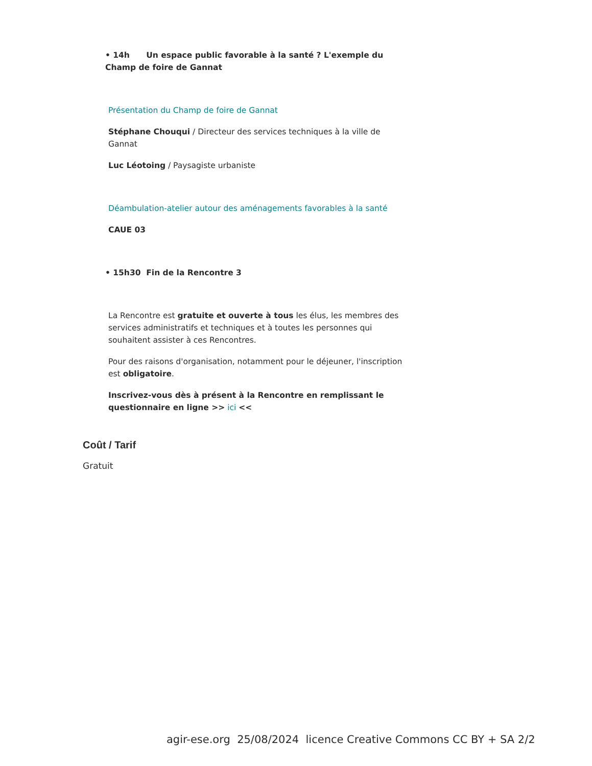• 14h Un espace public favorable à la santé ? L'exemple du Champ de foire de Gannat
Présentation du Champ de foire de Gannat
Stéphane Chouqui / Directeur des services techniques à la ville de Gannat
Luc Léotoing / Paysagiste urbaniste
Déambulation-atelier autour des aménagements favorables à la santé
CAUE 03
• 15h30 Fin de la Rencontre 3
La Rencontre est gratuite et ouverte à tous les élus, les membres des services administratifs et techniques et à toutes les personnes qui souhaitent assister à ces Rencontres.
Pour des raisons d'organisation, notamment pour le déjeuner, l'inscription est obligatoire.
Inscrivez-vous dès à présent à la Rencontre en remplissant le questionnaire en ligne >> ici <<
Coût / Tarif
Gratuit
agir-ese.org 25/08/2024 licence Creative Commons CC BY + SA 2/2